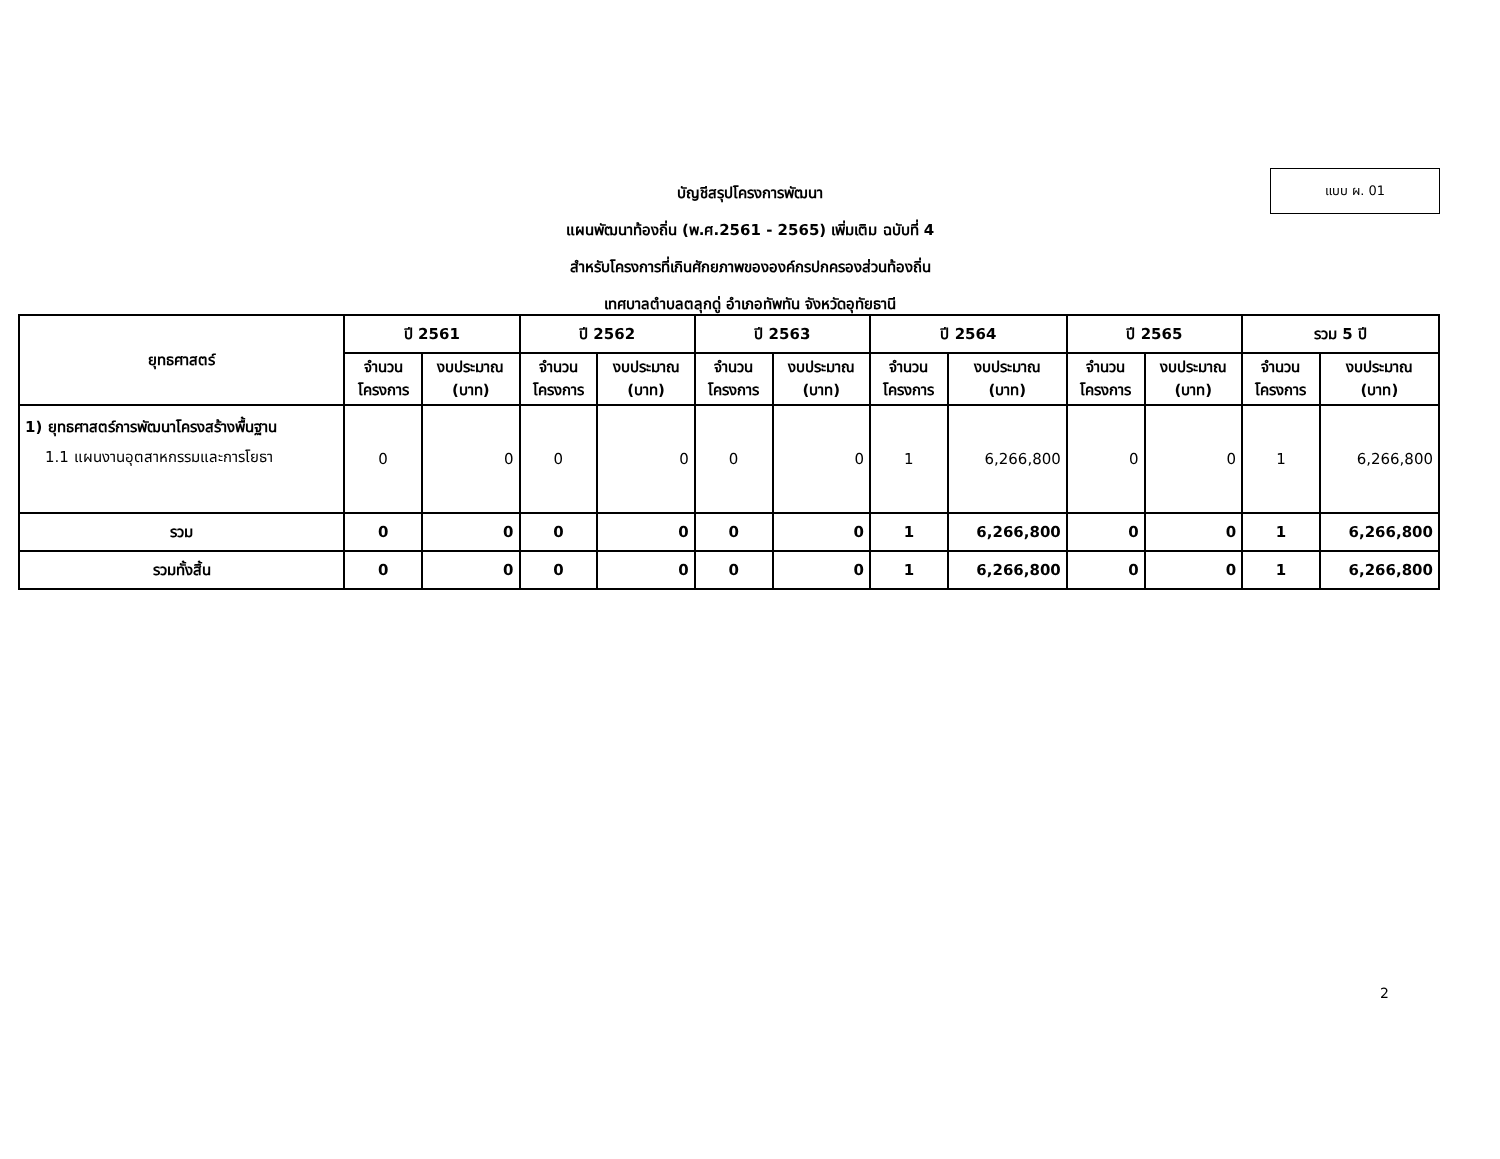แบบ ผ. 01
บัญชีสรุปโครงการพัฒนา
แผนพัฒนาท้องถิ่น (พ.ศ.2561 - 2565) เพิ่มเติม ฉบับที่ 4
สำหรับโครงการที่เกินศักยภาพขององค์กรปกครองส่วนท้องถิ่น
เทศบาลตำบลตลุกดู่ อำเภอทัพทัน จังหวัดอุทัยธานี
| ยุทธศาสตร์ | ปี 2561 | | ปี 2562 | | ปี 2563 | | ปี 2564 | | ปี 2565 | | รวม 5 ปี | |
| --- | --- | --- | --- | --- | --- | --- | --- | --- | --- | --- | --- | --- |
| | จำนวน โครงการ | งบประมาณ (บาท) | จำนวน โครงการ | งบประมาณ (บาท) | จำนวน โครงการ | งบประมาณ (บาท) | จำนวน โครงการ | งบประมาณ (บาท) | จำนวน โครงการ | งบประมาณ (บาท) | จำนวน โครงการ | งบประมาณ (บาท) |
| 1) ยุทธศาสตร์การพัฒนาโครงสร้างพื้นฐาน 1.1 แผนงานอุตสาหกรรมและการโยธา | 0 | 0 | 0 | 0 | 0 | 0 | 1 | 6,266,800 | 0 | 0 | 1 | 6,266,800 |
| รวม | 0 | 0 | 0 | 0 | 0 | 0 | 1 | 6,266,800 | 0 | 0 | 1 | 6,266,800 |
| รวมทั้งสิ้น | 0 | 0 | 0 | 0 | 0 | 0 | 1 | 6,266,800 | 0 | 0 | 1 | 6,266,800 |
2